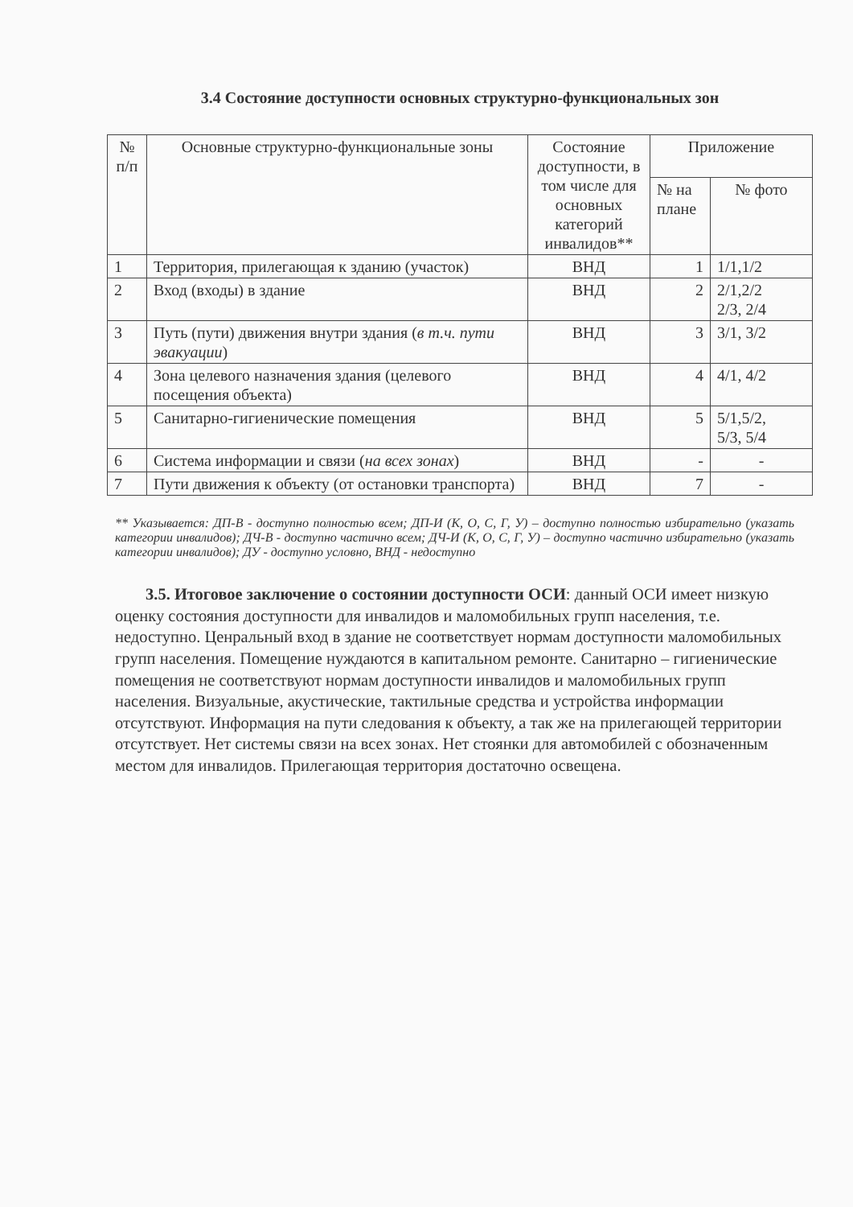3.4 Состояние доступности основных структурно-функциональных зон
| № п/п | Основные структурно-функциональные зоны | Состояние доступности, в том числе для основных категорий инвалидов** | Приложение | |
| --- | --- | --- | --- | --- |
| | | | № на плане | № фото |
| 1 | Территория, прилегающая к зданию (участок) | ВНД | 1 | 1/1,1/2 |
| 2 | Вход (входы) в здание | ВНД | 2 | 2/1,2/2 2/3, 2/4 |
| 3 | Путь (пути) движения внутри здания ( в т.ч. пути эвакуации ) | ВНД | 3 | 3/1, 3/2 |
| 4 | Зона целевого назначения здания (целевого посещения объекта) | ВНД | 4 | 4/1, 4/2 |
| 5 | Санитарно-гигиенические помещения | ВНД | 5 | 5/1,5/2, 5/3, 5/4 |
| 6 | Система информации и связи ( на всех зонах ) | ВНД | - | - |
| 7 | Пути движения к объекту (от остановки транспорта) | ВНД | 7 | - |
** Указывается: ДП-В - доступно полностью всем; ДП-И (К, О, С, Г, У) – доступно полностью избирательно (указать категории инвалидов); ДЧ-В - доступно частично всем; ДЧ-И (К, О, С, Г, У) – доступно частично избирательно (указать категории инвалидов); ДУ - доступно условно, ВНД - недоступно
3.5. Итоговое заключение о состоянии доступности ОСИ: данный ОСИ имеет низкую оценку состояния доступности для инвалидов и маломобильных групп населения, т.е. недоступно. Ценральный вход в здание не соответствует нормам доступности маломобильных групп населения. Помещение нуждаются в капитальном ремонте. Санитарно – гигиенические помещения не соответствуют нормам доступности инвалидов и маломобильных групп населения. Визуальные, акустические, тактильные средства и устройства информации отсутствуют. Информация на пути следования к объекту, а так же на прилегающей территории отсутствует. Нет системы связи на всех зонах. Нет стоянки для автомобилей с обозначенным местом для инвалидов. Прилегающая территория достаточно освещена.